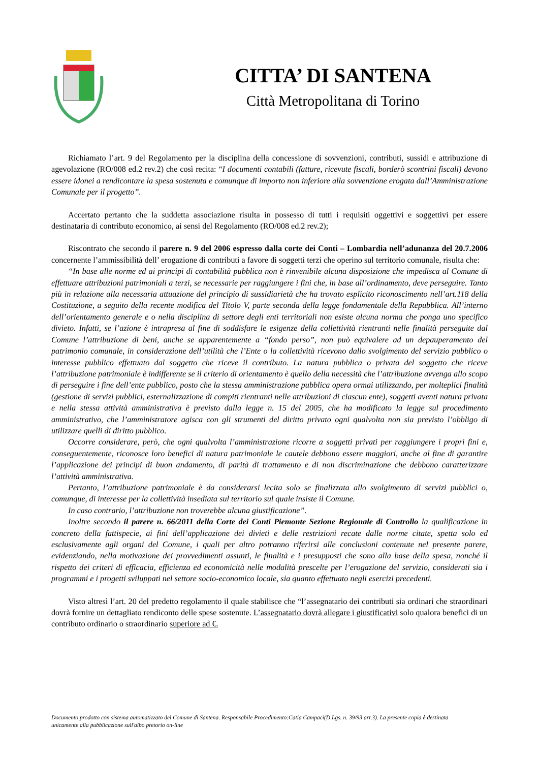CITTA’ DI SANTENA
Città Metropolitana di Torino
Richiamato l’art. 9 del Regolamento per la disciplina della concessione di sovvenzioni, contributi, sussidi e attribuzione di agevolazione (RO/008 ed.2 rev.2) che così recita: “I documenti contabili (fatture, ricevute fiscali, borderò scontrini fiscali) devono essere idonei a rendicontare la spesa sostenuta e comunque di importo non inferiore alla sovvenzione erogata dall’Amministrazione Comunale per il progetto”.
Accertato pertanto che la suddetta associazione risulta in possesso di tutti i requisiti oggettivi e soggettivi per essere destinataria di contributo economico, ai sensi del Regolamento (RO/008 ed.2 rev.2);
Riscontrato che secondo il parere n. 9 del 2006 espresso dalla corte dei Conti – Lombardia nell’adunanza del 20.7.2006 concernente l’ammissibilità dell’ erogazione di contributi a favore di soggetti terzi che operino sul territorio comunale, risulta che:
“In base alle norme ed ai principi di contabilità pubblica non è rinvenibile alcuna disposizione che impedisca al Comune di effettuare attribuzioni patrimoniali a terzi, se necessarie per raggiungere i fini che, in base all’ordinamento, deve perseguire. Tanto più in relazione alla necessaria attuazione del principio di sussidiarietà che ha trovato esplicito riconoscimento nell’art.118 della Costituzione, a seguito della recente modifica del Titolo V, parte seconda della legge fondamentale della Repubblica. All’interno dell’orientamento generale e o nella disciplina di settore degli enti territoriali non esiste alcuna norma che ponga uno specifico divieto. Infatti, se l’azione è intrapresa al fine di soddisfare le esigenze della collettività rientranti nelle finalità perseguite dal Comune l’attribuzione di beni, anche se apparentemente a “fondo perso”, non può equivalere ad un depauperamento del patrimonio comunale, in considerazione dell’utilità che l’Ente o la collettività ricevono dallo svolgimento del servizio pubblico o interesse pubblico effettuato dal soggetto che riceve il contributo. La natura pubblica o privata del soggetto che riceve l’attribuzione patrimoniale è indifferente se il criterio di orientamento è quello della necessità che l’attribuzione avvenga allo scopo di perseguire i fine dell’ente pubblico, posto che la stessa amministrazione pubblica opera ormai utilizzando, per molteplici finalità (gestione di servizi pubblici, esternalizzazione di compiti rientranti nelle attribuzioni di ciascun ente), soggetti aventi natura privata e nella stessa attività amministrativa è previsto dalla legge n. 15 del 2005, che ha modificato la legge sul procedimento amministrativo, che l’amministratore agisca con gli strumenti del diritto privato ogni qualvolta non sia previsto l’obbligo di utilizzare quelli di diritto pubblico.
Occorre considerare, però, che ogni qualvolta l’amministrazione ricorre a soggetti privati per raggiungere i propri fini e, conseguentemente, riconosce loro benefici di natura patrimoniale le cautele debbono essere maggiori, anche al fine di garantire l’applicazione dei principi di buon andamento, di parità di trattamento e di non discriminazione che debbono caratterizzare l’attività amministrativa.
Pertanto, l’attribuzione patrimoniale è da considerarsi lecita solo se finalizzata allo svolgimento di servizi pubblici o, comunque, di interesse per la collettività insediata sul territorio sul quale insiste il Comune.
In caso contrario, l’attribuzione non troverebbe alcuna giustificazione”.
Inoltre secondo il parere n. 66/2011 della Corte dei Conti Piemonte Sezione Regionale di Controllo la qualificazione in concreto della fattispecie, ai fini dell’applicazione dei divieti e delle restrizioni recate dalle norme citate, spetta solo ed esclusivamente agli organi del Comune, i quali per altro potranno riferirsi alle conclusioni contenute nel presente parere, evidenziando, nella motivazione dei provvedimenti assunti, le finalità e i presupposti che sono alla base della spesa, nonché il rispetto dei criteri di efficacia, efficienza ed economicità nelle modalità prescelte per l’erogazione del servizio, considerati sia i programmi e i progetti sviluppati nel settore socio-economico locale, sia quanto effettuato negli esercizi precedenti.
Visto altresì l’art. 20 del predetto regolamento il quale stabilisce che “l’assegnatario dei contributi sia ordinari che straordinari dovrà fornire un dettagliato rendiconto delle spese sostenute. L’assegnatario dovrà allegare i giustificativi solo qualora benefici di un contributo ordinario o straordinario superiore ad €.
Documento prodotto con sistema automatizzato del Comune di Santena. Responsabile Procedimento:Catia Campaci(D.Lgs. n. 39/93 art.3). La presente copia è destinata unicamente alla pubblicazione sull'albo pretorio on-line